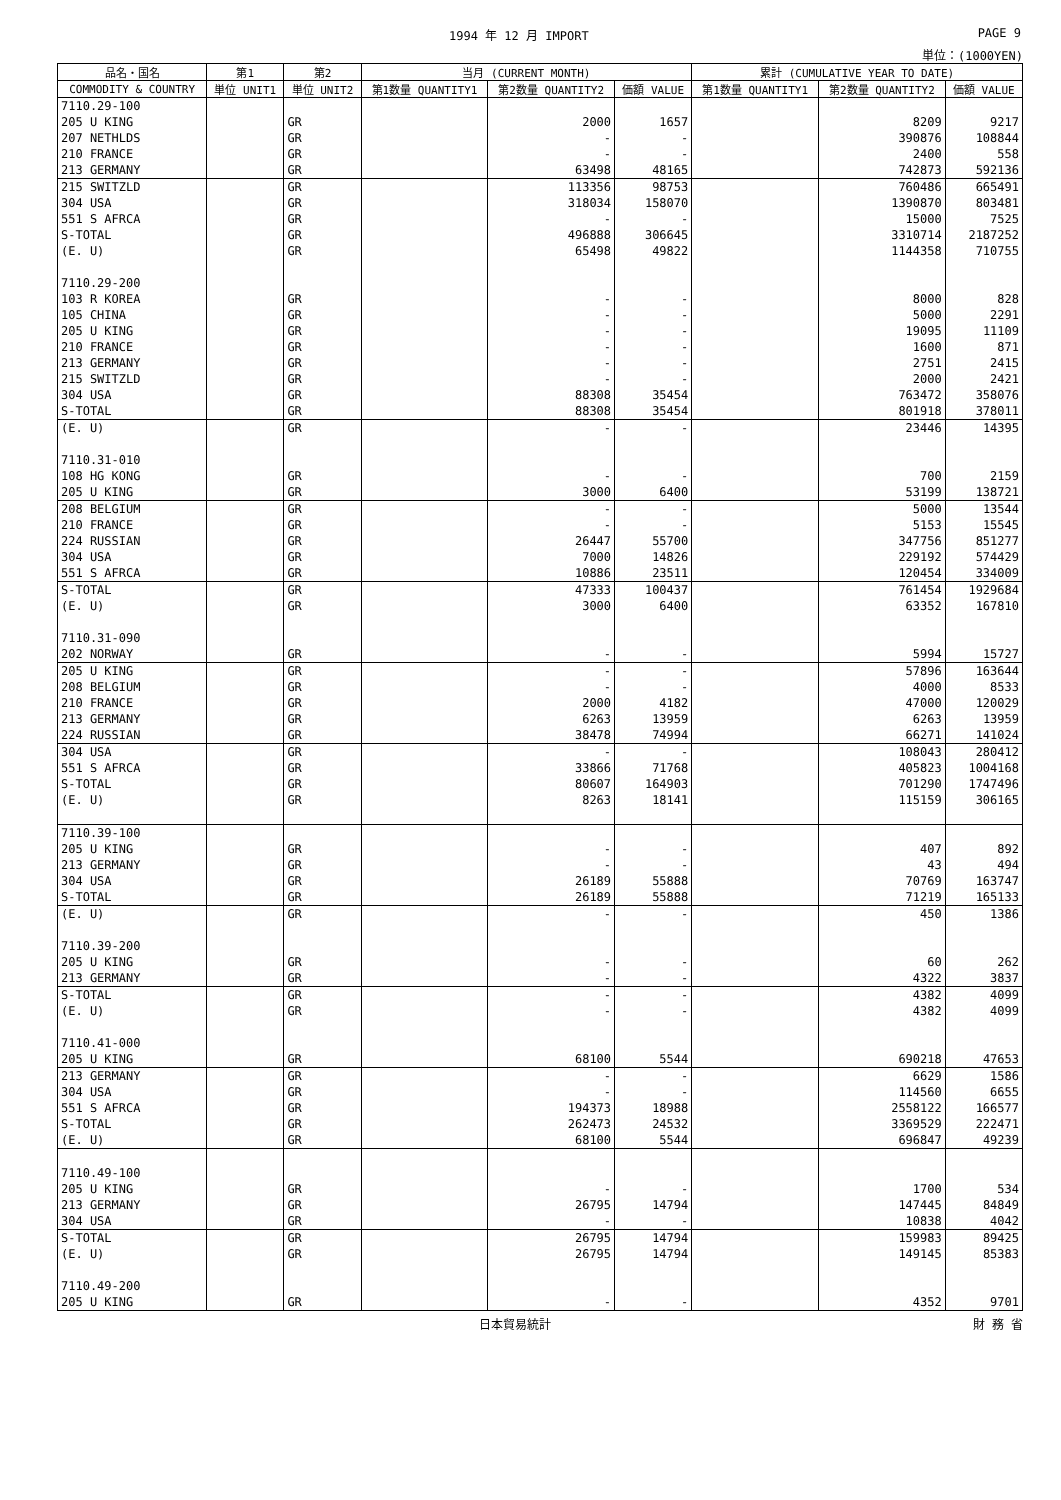1994 年 12 月 IMPORT PAGE 9
単位：(1000YEN)
| 品名・国名 | 第1 | 第2 | 当月 (CURRENT MONTH) | | | 累計 (CUMULATIVE YEAR TO DATE) | | |
| --- | --- | --- | --- | --- | --- | --- | --- | --- |
| COMMODITY & COUNTRY | 単位 UNIT1 | 単位 UNIT2 | 第1数量 QUANTITY1 | 第2数量 QUANTITY2 | 価額 VALUE | 第1数量 QUANTITY1 | 第2数量 QUANTITY2 | 価額 VALUE |
| 7110.29-100 | | | | | | | | |
| 205 U KING | | GR | | 2000 | 1657 | | 8209 | 9217 |
| 207 NETHLDS | | GR | | - | - | | 390876 | 108844 |
| 210 FRANCE | | GR | | - | - | | 2400 | 558 |
| 213 GERMANY | | GR | | 63498 | 48165 | | 742873 | 592136 |
| 215 SWITZLD | | GR | | 113356 | 98753 | | 760486 | 665491 |
| 304 USA | | GR | | 318034 | 158070 | | 1390870 | 803481 |
| 551 S AFRCA | | GR | | - | - | | 15000 | 7525 |
| S-TOTAL | | GR | | 496888 | 306645 | | 3310714 | 2187252 |
| (E. U) | | GR | | 65498 | 49822 | | 1144358 | 710755 |
| 7110.29-200 | | | | | | | | |
| 103 R KOREA | | GR | | - | - | | 8000 | 828 |
| 105 CHINA | | GR | | - | - | | 5000 | 2291 |
| 205 U KING | | GR | | - | - | | 19095 | 11109 |
| 210 FRANCE | | GR | | - | - | | 1600 | 871 |
| 213 GERMANY | | GR | | - | - | | 2751 | 2415 |
| 215 SWITZLD | | GR | | - | - | | 2000 | 2421 |
| 304 USA | | GR | | 88308 | 35454 | | 763472 | 358076 |
| S-TOTAL | | GR | | 88308 | 35454 | | 801918 | 378011 |
| (E. U) | | GR | | - | - | | 23446 | 14395 |
| 7110.31-010 | | | | | | | | |
| 108 HG KONG | | GR | | - | - | | 700 | 2159 |
| 205 U KING | | GR | | 3000 | 6400 | | 53199 | 138721 |
| 208 BELGIUM | | GR | | - | - | | 5000 | 13544 |
| 210 FRANCE | | GR | | - | - | | 5153 | 15545 |
| 224 RUSSIAN | | GR | | 26447 | 55700 | | 347756 | 851277 |
| 304 USA | | GR | | 7000 | 14826 | | 229192 | 574429 |
| 551 S AFRCA | | GR | | 10886 | 23511 | | 120454 | 334009 |
| S-TOTAL | | GR | | 47333 | 100437 | | 761454 | 1929684 |
| (E. U) | | GR | | 3000 | 6400 | | 63352 | 167810 |
| 7110.31-090 | | | | | | | | |
| 202 NORWAY | | GR | | - | - | | 5994 | 15727 |
| 205 U KING | | GR | | - | - | | 57896 | 163644 |
| 208 BELGIUM | | GR | | - | - | | 4000 | 8533 |
| 210 FRANCE | | GR | | 2000 | 4182 | | 47000 | 120029 |
| 213 GERMANY | | GR | | 6263 | 13959 | | 6263 | 13959 |
| 224 RUSSIAN | | GR | | 38478 | 74994 | | 66271 | 141024 |
| 304 USA | | GR | | - | - | | 108043 | 280412 |
| 551 S AFRCA | | GR | | 33866 | 71768 | | 405823 | 1004168 |
| S-TOTAL | | GR | | 80607 | 164903 | | 701290 | 1747496 |
| (E. U) | | GR | | 8263 | 18141 | | 115159 | 306165 |
| 7110.39-100 | | | | | | | | |
| 205 U KING | | GR | | - | - | | 407 | 892 |
| 213 GERMANY | | GR | | - | - | | 43 | 494 |
| 304 USA | | GR | | 26189 | 55888 | | 70769 | 163747 |
| S-TOTAL | | GR | | 26189 | 55888 | | 71219 | 165133 |
| (E. U) | | GR | | - | - | | 450 | 1386 |
| 7110.39-200 | | | | | | | | |
| 205 U KING | | GR | | - | - | | 60 | 262 |
| 213 GERMANY | | GR | | - | - | | 4322 | 3837 |
| S-TOTAL | | GR | | - | - | | 4382 | 4099 |
| (E. U) | | GR | | - | - | | 4382 | 4099 |
| 7110.41-000 | | | | | | | | |
| 205 U KING | | GR | | 68100 | 5544 | | 690218 | 47653 |
| 213 GERMANY | | GR | | - | - | | 6629 | 1586 |
| 304 USA | | GR | | - | - | | 114560 | 6655 |
| 551 S AFRCA | | GR | | 194373 | 18988 | | 2558122 | 166577 |
| S-TOTAL | | GR | | 262473 | 24532 | | 3369529 | 222471 |
| (E. U) | | GR | | 68100 | 5544 | | 696847 | 49239 |
| 7110.49-100 | | | | | | | | |
| 205 U KING | | GR | | - | - | | 1700 | 534 |
| 213 GERMANY | | GR | | 26795 | 14794 | | 147445 | 84849 |
| 304 USA | | GR | | - | - | | 10838 | 4042 |
| S-TOTAL | | GR | | 26795 | 14794 | | 159983 | 89425 |
| (E. U) | | GR | | 26795 | 14794 | | 149145 | 85383 |
| 7110.49-200 | | | | | | | | |
| 205 U KING | | GR | | - | - | | 4352 | 9701 |
日本貿易統計 財 務 省